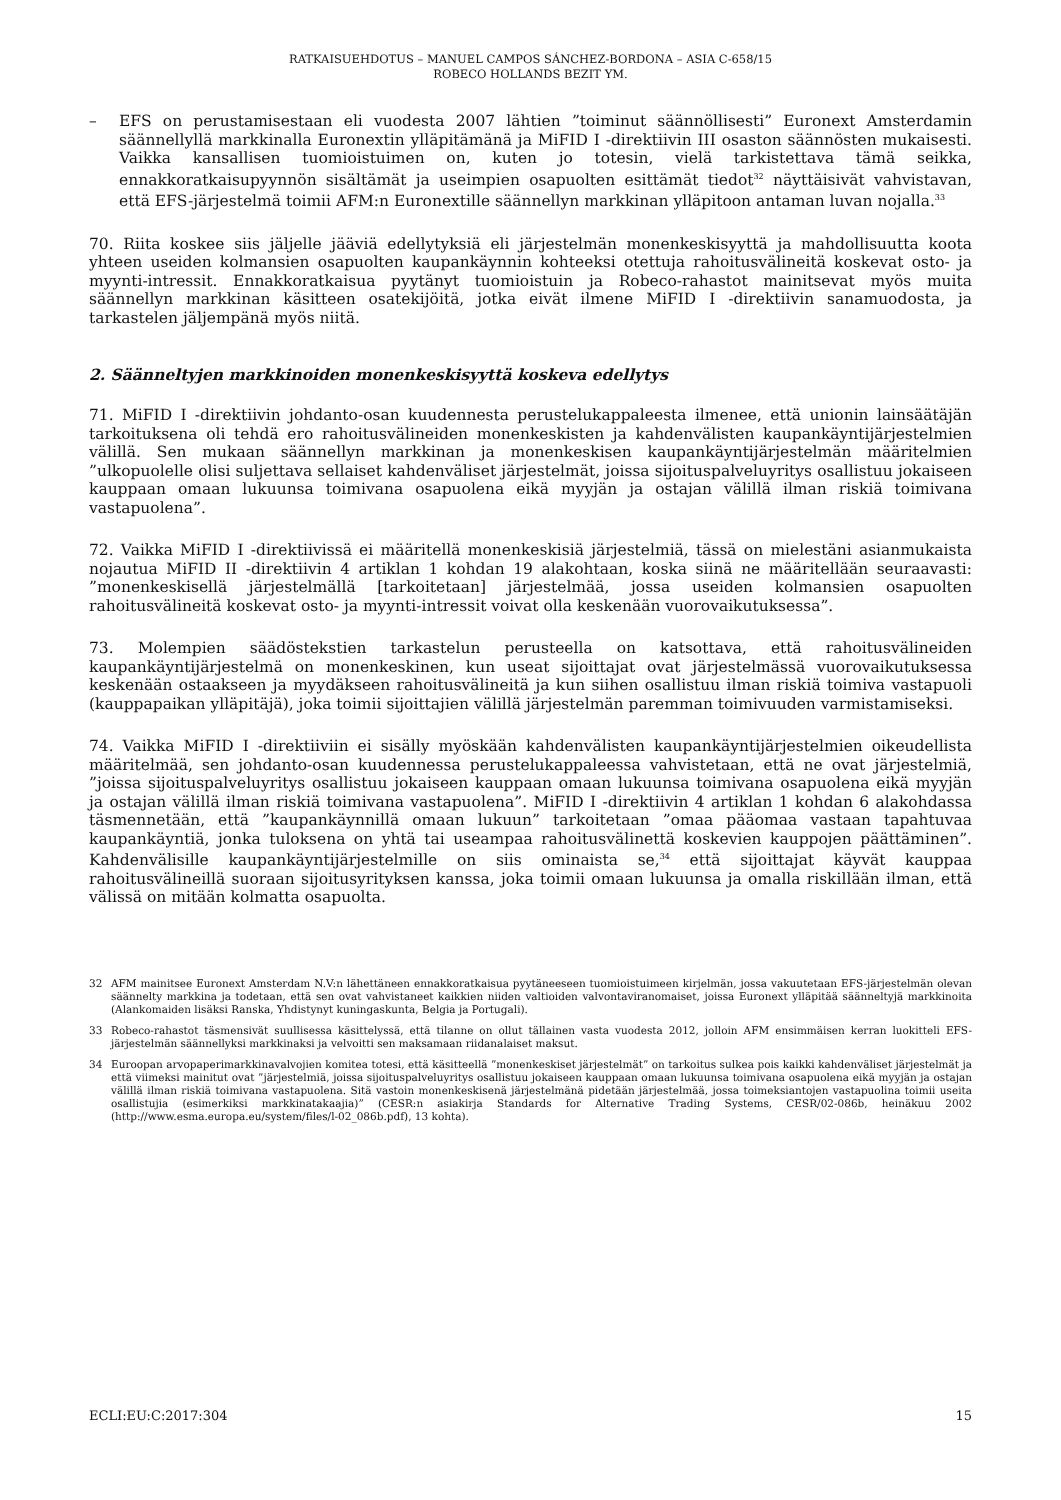RATKAISUEHDOTUS – MANUEL CAMPOS SÁNCHEZ-BORDONA – ASIA C-658/15
ROBECO HOLLANDS BEZIT YM.
– EFS on perustamisestaan eli vuodesta 2007 lähtien ”toiminut säännöllisesti” Euronext Amsterdamin säännellyllä markkinalla Euronextin ylläpitämänä ja MiFID I -direktiivin III osaston säännösten mukaisesti. Vaikka kansallisen tuomioistuimen on, kuten jo totesin, vielä tarkistettava tämä seikka, ennakkoratkaisupyynnön sisältämät ja useimpien osapuolten esittämät tiedot<sup>32</sup> näyttäisivät vahvistavan, että EFS-järjestelmä toimii AFM:n Euronextille säännellyn markkinan ylläpitoon antaman luvan nojalla.<sup>33</sup>
70. Riita koskee siis jäljelle jääviä edellytyksiä eli järjestelmän monenkeskisyyttä ja mahdollisuutta koota yhteen useiden kolmansien osapuolten kaupankäynnin kohteeksi otettuja rahoitusvälineitä koskevat osto- ja myynti-intressit. Ennakkoratkaisua pyytänyt tuomioistuin ja Robeco-rahastot mainitsevat myös muita säännellyn markkinan käsitteen osatekijöitä, jotka eivät ilmene MiFID I -direktiivin sanamuodosta, ja tarkastelen jäljempänä myös niitä.
2. Säänneltyjen markkinoiden monenkeskisyyttä koskeva edellytys
71. MiFID I -direktiivin johdanto-osan kuudennesta perustelukappaleesta ilmenee, että unionin lainsäätäjän tarkoituksena oli tehdä ero rahoitusvälineiden monenkeskisten ja kahdenvälisten kaupankäyntijärjestelmien välillä. Sen mukaan säännellyn markkinan ja monenkeskisen kaupankäyntijärjestelmän määritelmien ”ulkopuolelle olisi suljettava sellaiset kahdenväliset järjestelmät, joissa sijoituspalveluyritys osallistuu jokaiseen kauppaan omaan lukuunsa toimivana osapuolena eikä myyjän ja ostajan välillä ilman riskiä toimivana vastapuolena”.
72. Vaikka MiFID I -direktiivissä ei määritellä monenkeskisiä järjestelmiä, tässä on mielestäni asianmukaista nojautua MiFID II -direktiivin 4 artiklan 1 kohdan 19 alakohtaan, koska siinä ne määritellään seuraavasti: ”monenkeskisellä järjestelmällä [tarkoitetaan] järjestelmää, jossa useiden kolmansien osapuolten rahoitusvälineitä koskevat osto- ja myynti-intressit voivat olla keskenään vuorovaikutuksessa”.
73. Molempien säädöstekstien tarkastelun perusteella on katsottava, että rahoitusvälineiden kaupankäyntijärjestelmä on monenkeskinen, kun useat sijoittajat ovat järjestelmässä vuorovaikutuksessa keskenään ostaakseen ja myydäkseen rahoitusvälineitä ja kun siihen osallistuu ilman riskiä toimiva vastapuoli (kauppapaikan ylläpitäjä), joka toimii sijoittajien välillä järjestelmän paremman toimivuuden varmistamiseksi.
74. Vaikka MiFID I -direktiiviin ei sisälly myöskään kahdenvälisten kaupankäyntijärjestelmien oikeudellista määritelmää, sen johdanto-osan kuudennessa perustelukappaleessa vahvistetaan, että ne ovat järjestelmiä, ”joissa sijoituspalveluyritys osallistuu jokaiseen kauppaan omaan lukuunsa toimivana osapuolena eikä myyjän ja ostajan välillä ilman riskiä toimivana vastapuolena”. MiFID I -direktiivin 4 artiklan 1 kohdan 6 alakohdassa täsmennetään, että ”kaupankäynnillä omaan lukuun” tarkoitetaan ”omaa pääomaa vastaan tapahtuvaa kaupankäyntiä, jonka tuloksena on yhtä tai useampaa rahoitusvälinettä koskevien kauppojen päättäminen”. Kahdenvälisille kaupankäyntijärjestelmille on siis ominaista se,<sup>34</sup> että sijoittajat käyvät kauppaa rahoitusvälineillä suoraan sijoitusyrityksen kanssa, joka toimii omaan lukuunsa ja omalla riskillään ilman, että välissä on mitään kolmatta osapuolta.
32 AFM mainitsee Euronext Amsterdam N.V:n lähettäneen ennakkoratkaisua pyytäneeseen tuomioistuimeen kirjelmän, jossa vakuutetaan EFS-järjestelmän olevan säännelty markkina ja todetaan, että sen ovat vahvistaneet kaikkien niiden valtioiden valvontaviranomaiset, joissa Euronext ylläpitää säänneltyjä markkinoita (Alankomaiden lisäksi Ranska, Yhdistynyt kuningaskunta, Belgia ja Portugali).
33 Robeco-rahastot täsmensivät suullisessa käsittelyssä, että tilanne on ollut tällainen vasta vuodesta 2012, jolloin AFM ensimmäisen kerran luokitteli EFS-järjestelmän säännellyksi markkinaksi ja velvoitti sen maksamaan riidanalaiset maksut.
34 Euroopan arvopaperimarkkinavalvojien komitea totesi, että käsitteellä ”monenkeskiset järjestelmät” on tarkoitus sulkea pois kaikki kahdenväliset järjestelmät ja että viimeksi mainitut ovat ”järjestelmiä, joissa sijoituspalveluyritys osallistuu jokaiseen kauppaan omaan lukuunsa toimivana osapuolena eikä myyjän ja ostajan välillä ilman riskiä toimivana vastapuolena. Sitä vastoin monenkeskisenä järjestelmänä pidetään järjestelmää, jossa toimeksiantojen vastapuolina toimii useita osallistujia (esimerkiksi markkinatakaajia)” (CESR:n asiakirja Standards for Alternative Trading Systems, CESR/02-086b, heinäkuu 2002 (http://www.esma.europa.eu/system/files/l-02_086b.pdf), 13 kohta).
ECLI:EU:C:2017:304 15